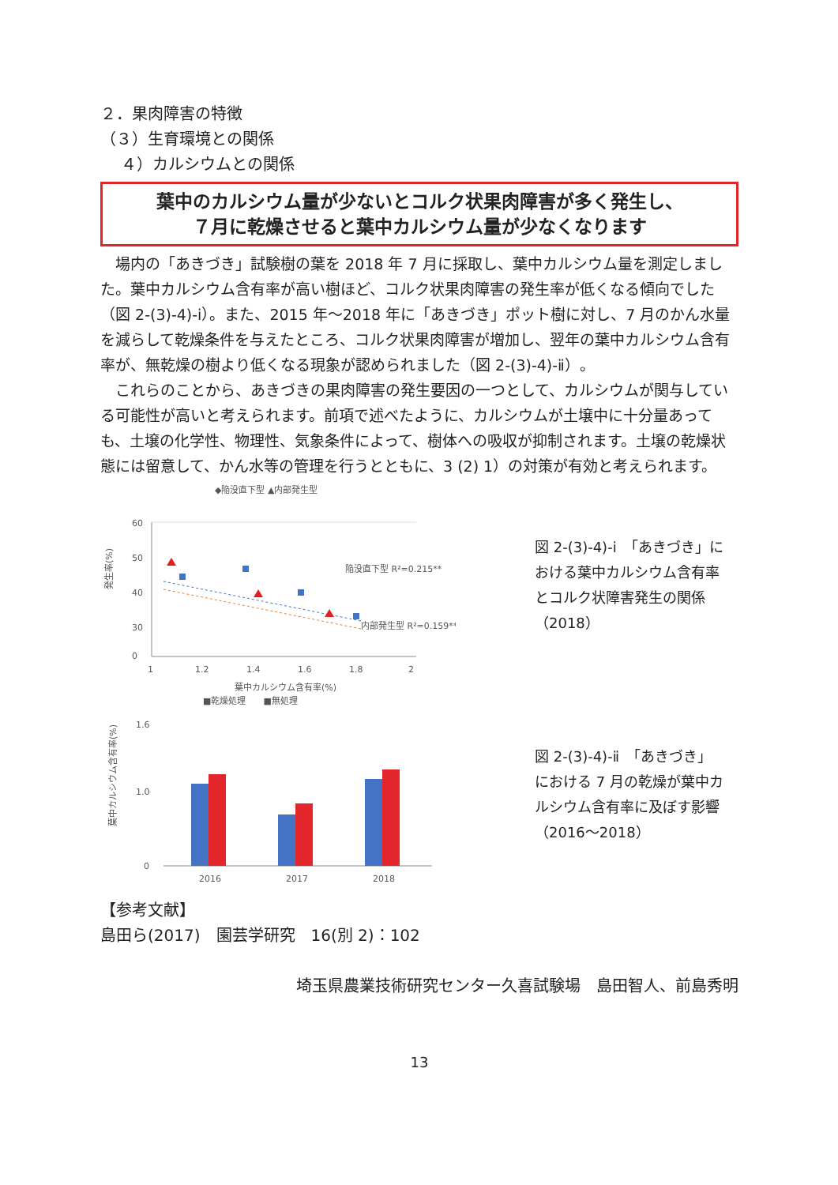２．果肉障害の特徴
（３）生育環境との関係
　 ４）カルシウムとの関係
葉中のカルシウム量が少ないとコルク状果肉障害が多く発生し、
７月に乾燥させると葉中カルシウム量が少なくなります
場内の「あきづき」試験樹の葉を 2018 年 7 月に採取し、葉中カルシウム量を測定しました。葉中カルシウム含有率が高い樹ほど、コルク状果肉障害の発生率が低くなる傾向でした（図 2-(3)-4)-ⅰ）。また、2015 年～2018 年に「あきづき」ポット樹に対し、7 月のかん水量を減らして乾燥条件を与えたところ、コルク状果肉障害が増加し、翌年の葉中カルシウム含有率が、無乾燥の樹より低くなる現象が認められました（図 2-(3)-4)-ⅱ）。
これらのことから、あきづきの果肉障害の発生要因の一つとして、カルシウムが関与している可能性が高いと考えられます。前項で述べたように、カルシウムが土壌中に十分量あっても、土壌の化学性、物理性、気象条件によって、樹体への吸収が抑制されます。土壌の乾燥状態には留意して、かん水等の管理を行うとともに、3 (2) 1）の対策が有効と考えられます。
◆陥没直下型 ▲内部発生型
60
50
40
30
0
1
1.2
1.4
1.6
1.8
2
葉中カルシウム含有率(%)
陥没直下型 R²=0.215**
内部発生型 R²=0.159**
発生率(%)
図 2-(3)-4)-ⅰ　「あきづき」における葉中カルシウム含有率とコルク状障害発生の関係（2018）
■乾燥処理　　■無処理
1.6
1.0
0
2016
2017
2018
葉中カルシウム含有率(%)
図 2-(3)-4)-ⅱ　「あきづき」における 7 月の乾燥が葉中カルシウム含有率に及ぼす影響（2016～2018）
【参考文献】
島田ら(2017)　園芸学研究　16(別 2)：102
埼玉県農業技術研究センター久喜試験場　島田智人、前島秀明
13